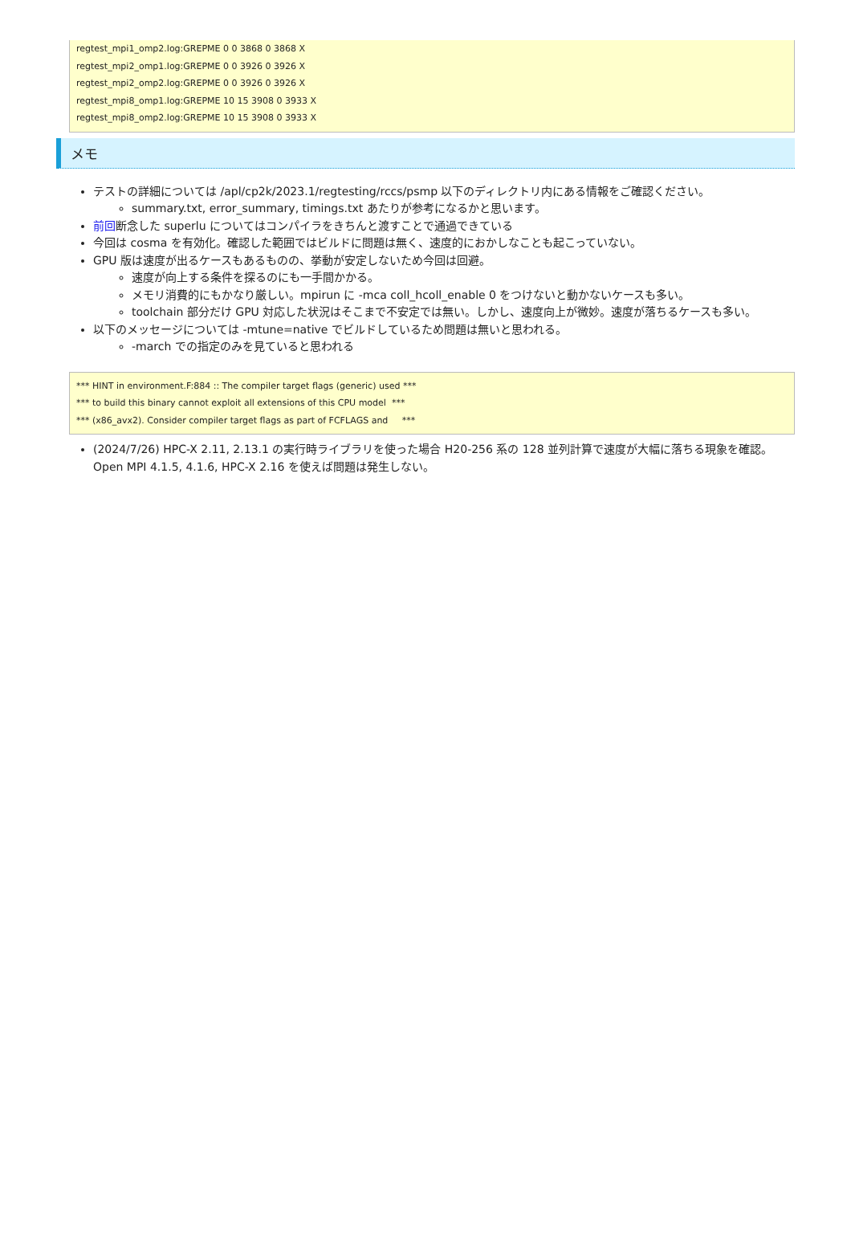regtest_mpi1_omp2.log:GREPME 0 0 3868 0 3868 X
regtest_mpi2_omp1.log:GREPME 0 0 3926 0 3926 X
regtest_mpi2_omp2.log:GREPME 0 0 3926 0 3926 X
regtest_mpi8_omp1.log:GREPME 10 15 3908 0 3933 X
regtest_mpi8_omp2.log:GREPME 10 15 3908 0 3933 X
メモ
テストの詳細については /apl/cp2k/2023.1/regtesting/rccs/psmp 以下のディレクトリ内にある情報をご確認ください。
summary.txt, error_summary, timings.txt あたりが参考になるかと思います。
前回断念した superlu についてはコンパイラをきちんと渡すことで通過できている
今回は cosma を有効化。確認した範囲ではビルドに問題は無く、速度的におかしなことも起こっていない。
GPU 版は速度が出るケースもあるものの、挙動が安定しないため今回は回避。
速度が向上する条件を探るのにも一手間かかる。
メモリ消費的にもかなり厳しい。mpirun に -mca coll_hcoll_enable 0 をつけないと動かないケースも多い。
toolchain 部分だけ GPU 対応した状況はそこまで不安定では無い。しかし、速度向上が微妙。速度が落ちるケースも多い。
以下のメッセージについては -mtune=native でビルドしているため問題は無いと思われる。
-march での指定のみを見ていると思われる
*** HINT in environment.F:884 :: The compiler target flags (generic) used ***
*** to build this binary cannot exploit all extensions of this CPU model  ***
*** (x86_avx2). Consider compiler target flags as part of FCFLAGS and     ***
(2024/7/26) HPC-X 2.11, 2.13.1 の実行時ライブラリを使った場合 H20-256 系の 128 並列計算で速度が大幅に落ちる現象を確認。Open MPI 4.1.5, 4.1.6, HPC-X 2.16 を使えば問題は発生しない。